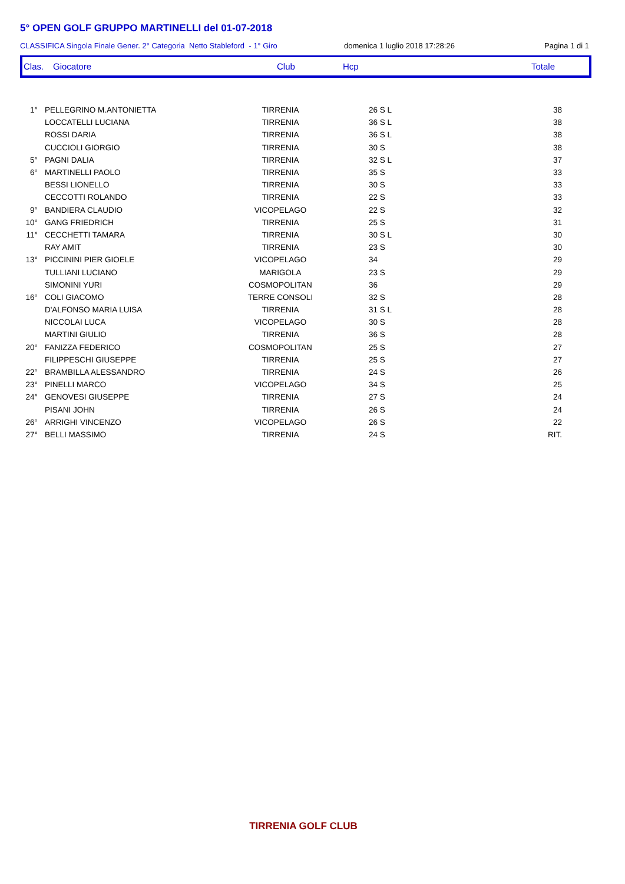5° OPEN GOLF GRUPPO MARTINELLI del 01-07-2018
CLASSIFICA Singola Finale Gener. 2° Categoria Netto Stableford - 1° Giro domenica 1 luglio 2018 17:28:26 Pagina 1 di 1
Clas. Giocatore Club Hcp Totale
| 1° | PELLEGRINO M.ANTONIETTA | TIRRENIA | 26 S L | 38 |
| | LOCCATELLI LUCIANA | TIRRENIA | 36 S L | 38 |
| | ROSSI DARIA | TIRRENIA | 36 S L | 38 |
| | CUCCIOLI GIORGIO | TIRRENIA | 30 S | 38 |
| 5° | PAGNI DALIA | TIRRENIA | 32 S L | 37 |
| 6° | MARTINELLI PAOLO | TIRRENIA | 35 S | 33 |
| | BESSI LIONELLO | TIRRENIA | 30 S | 33 |
| | CECCOTTI ROLANDO | TIRRENIA | 22 S | 33 |
| 9° | BANDIERA CLAUDIO | VICOPELAGO | 22 S | 32 |
| 10° | GANG FRIEDRICH | TIRRENIA | 25 S | 31 |
| 11° | CECCHETTI TAMARA | TIRRENIA | 30 S L | 30 |
| | RAY AMIT | TIRRENIA | 23 S | 30 |
| 13° | PICCININI PIER GIOELE | VICOPELAGO | 34 | 29 |
| | TULLIANI LUCIANO | MARIGOLA | 23 S | 29 |
| | SIMONINI YURI | COSMOPOLITAN | 36 | 29 |
| 16° | COLI GIACOMO | TERRE CONSOLI | 32 S | 28 |
| | D'ALFONSO MARIA LUISA | TIRRENIA | 31 S L | 28 |
| | NICCOLAI LUCA | VICOPELAGO | 30 S | 28 |
| | MARTINI GIULIO | TIRRENIA | 36 S | 28 |
| 20° | FANIZZA FEDERICO | COSMOPOLITAN | 25 S | 27 |
| | FILIPPESCHI GIUSEPPE | TIRRENIA | 25 S | 27 |
| 22° | BRAMBILLA ALESSANDRO | TIRRENIA | 24 S | 26 |
| 23° | PINELLI MARCO | VICOPELAGO | 34 S | 25 |
| 24° | GENOVESI GIUSEPPE | TIRRENIA | 27 S | 24 |
| | PISANI JOHN | TIRRENIA | 26 S | 24 |
| 26° | ARRIGHI VINCENZO | VICOPELAGO | 26 S | 22 |
| 27° | BELLI MASSIMO | TIRRENIA | 24 S | RIT. |
TIRRENIA GOLF CLUB